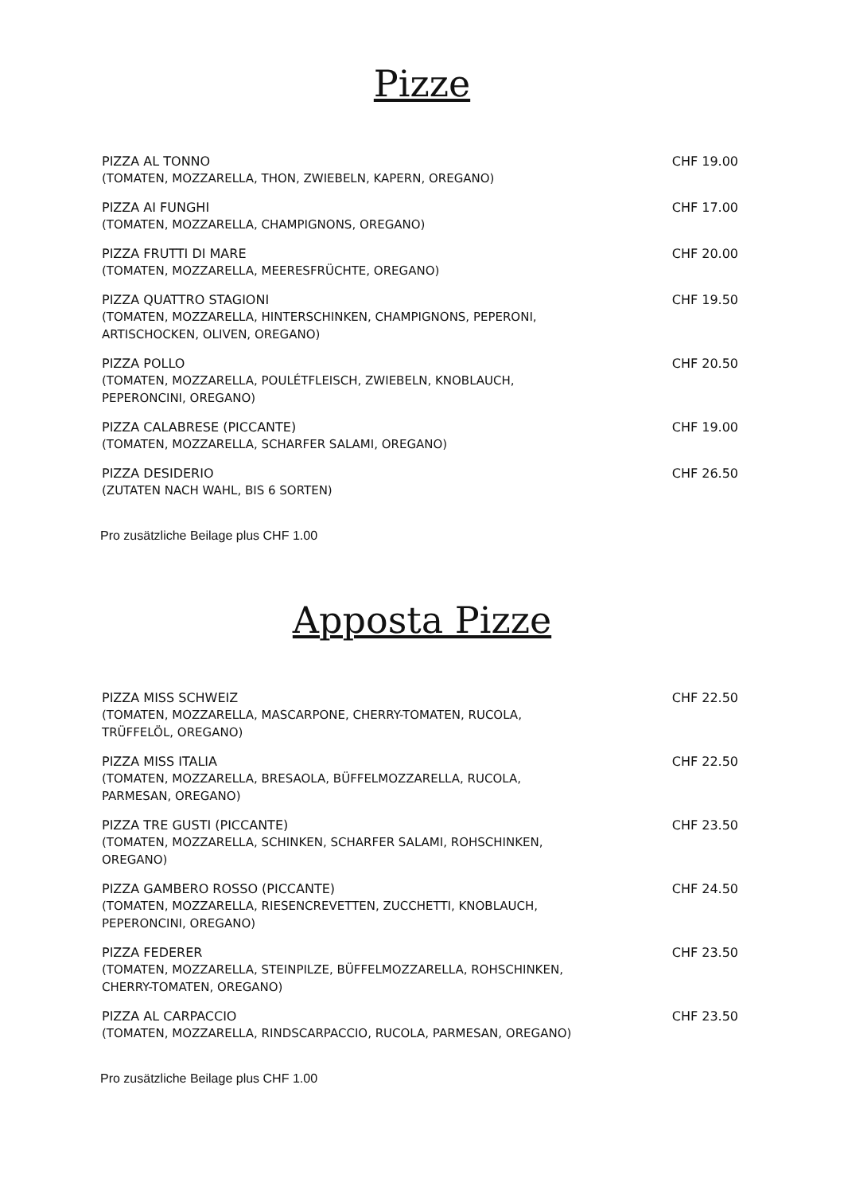Pizze
PIZZA AL TONNO
(TOMATEN, MOZZARELLA, THON, ZWIEBELN, KAPERN, OREGANO)
CHF 19.00
PIZZA AI FUNGHI
(TOMATEN, MOZZARELLA, CHAMPIGNONS, OREGANO)
CHF 17.00
PIZZA FRUTTI DI MARE
(TOMATEN, MOZZARELLA, MEERESFRÜCHTE, OREGANO)
CHF 20.00
PIZZA QUATTRO STAGIONI
(TOMATEN, MOZZARELLA, HINTERSCHINKEN, CHAMPIGNONS, PEPERONI,
ARTISCHOCKEN, OLIVEN, OREGANO)
CHF 19.50
PIZZA POLLO
(TOMATEN, MOZZARELLA, POULÉTFLEISCH, ZWIEBELN, KNOBLAUCH,
PEPERONCINI, OREGANO)
CHF 20.50
PIZZA CALABRESE (PICCANTE)
(TOMATEN, MOZZARELLA, SCHARFER SALAMI, OREGANO)
CHF 19.00
PIZZA DESIDERIO
(ZUTATEN NACH WAHL, BIS 6 SORTEN)
CHF 26.50
Pro zusätzliche Beilage plus CHF 1.00
Apposta Pizze
PIZZA MISS SCHWEIZ
(TOMATEN, MOZZARELLA, MASCARPONE, CHERRY-TOMATEN, RUCOLA,
TRÜFFELÖL, OREGANO)
CHF 22.50
PIZZA MISS ITALIA
(TOMATEN, MOZZARELLA, BRESAOLA, BÜFFELMOZZARELLA, RUCOLA,
PARMESAN, OREGANO)
CHF 22.50
PIZZA TRE GUSTI (PICCANTE)
(TOMATEN, MOZZARELLA, SCHINKEN, SCHARFER SALAMI, ROHSCHINKEN,
OREGANO)
CHF 23.50
PIZZA GAMBERO ROSSO (PICCANTE)
(TOMATEN, MOZZARELLA, RIESENCREVETTEN, ZUCCHETTI, KNOBLAUCH,
PEPERONCINI, OREGANO)
CHF 24.50
PIZZA FEDERER
(TOMATEN, MOZZARELLA, STEINPILZE, BÜFFELMOZZARELLA, ROHSCHINKEN,
CHERRY-TOMATEN, OREGANO)
CHF 23.50
PIZZA AL CARPACCIO
(TOMATEN, MOZZARELLA, RINDSCARPACCIO, RUCOLA, PARMESAN, OREGANO)
CHF 23.50
Pro zusätzliche Beilage plus CHF 1.00